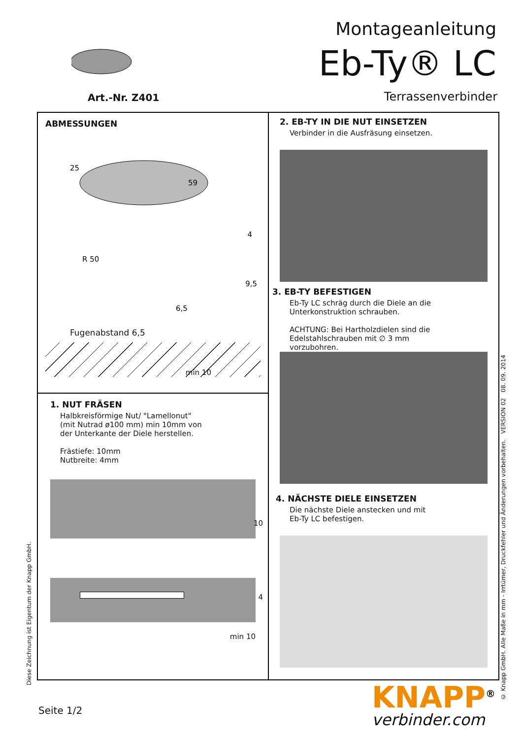Art.-Nr. Z401
Montageanleitung
Eb-Ty® LC
Terrassenverbinder
ABMESSUNGEN
25
59
4
R 50
9,5
6,5
Fugenabstand 6,5
min 10
1. NUT FRÄSEN
Halbkreisförmige Nut/ "Lamellonut"
(mit Nutrad ø100 mm) min 10mm von
der Unterkante der Diele herstellen.
Frästiefe: 10mm
Nutbreite: 4mm
10
4
min 10
2. EB-TY IN DIE NUT EINSETZEN
Verbinder in die Ausfräsung einsetzen.
3. EB-TY BEFESTIGEN
Eb-Ty LC schräg durch die Diele an die
Unterkonstruktion schrauben.
ACHTUNG: Bei Hartholzdielen sind die
Edelstahlschrauben mit ∅ 3 mm
vorzubohren.
4. NÄCHSTE DIELE EINSETZEN
Die nächste Diele anstecken und mit
Eb-Ty LC befestigen.
Diese Zeichnung ist Eigentum der Knapp GmbH.
© Knapp GmbH. Alle Maße in mm - Irrtümer, Druckfehler und Änderungen vorbehalten. VERSION 02 08. 09. 2014
Seite 1/2 KNAPP<sup>®</sup>
verbinder.com